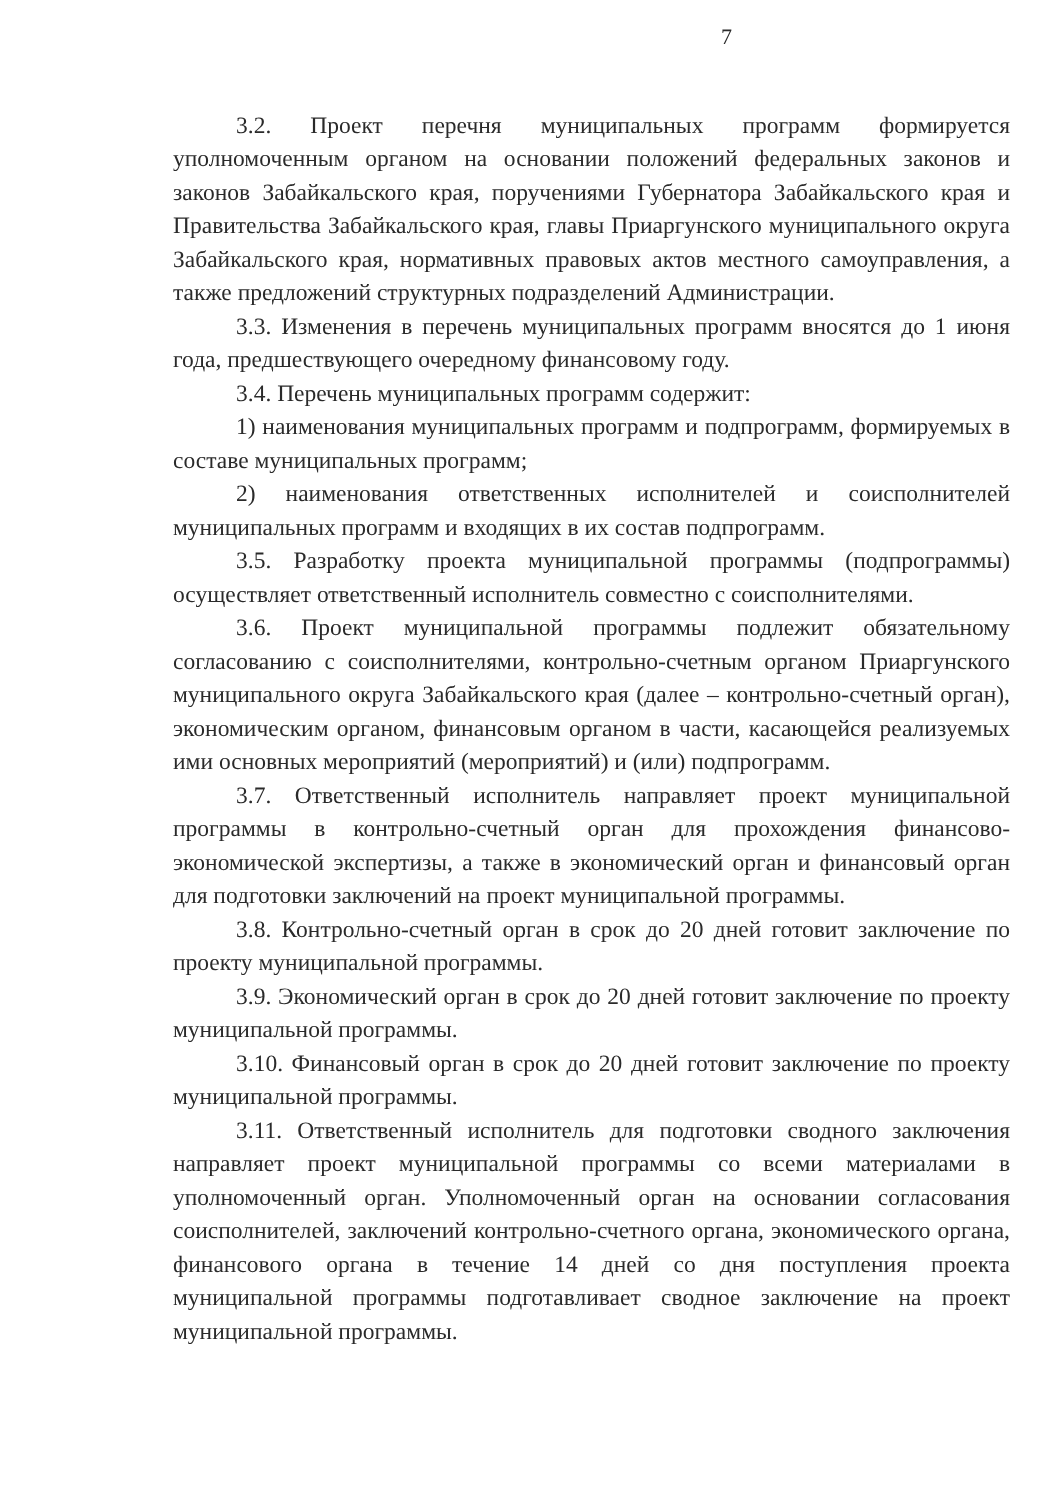7
3.2. Проект перечня муниципальных программ формируется уполномоченным органом на основании положений федеральных законов и законов Забайкальского края, поручениями Губернатора Забайкальского края и Правительства Забайкальского края, главы Приаргунского муниципального округа Забайкальского края, нормативных правовых актов местного самоуправления, а также предложений структурных подразделений Администрации.
3.3. Изменения в перечень муниципальных программ вносятся до 1 июня года, предшествующего очередному финансовому году.
3.4. Перечень муниципальных программ содержит:
1) наименования муниципальных программ и подпрограмм, формируемых в составе муниципальных программ;
2) наименования ответственных исполнителей и соисполнителей муниципальных программ и входящих в их состав подпрограмм.
3.5. Разработку проекта муниципальной программы (подпрограммы) осуществляет ответственный исполнитель совместно с соисполнителями.
3.6. Проект муниципальной программы подлежит обязательному согласованию с соисполнителями, контрольно-счетным органом Приаргунского муниципального округа Забайкальского края (далее – контрольно-счетный орган), экономическим органом, финансовым органом в части, касающейся реализуемых ими основных мероприятий (мероприятий) и (или) подпрограмм.
3.7. Ответственный исполнитель направляет проект муниципальной программы в контрольно-счетный орган для прохождения финансово-экономической экспертизы, а также в экономический орган и финансовый орган для подготовки заключений на проект муниципальной программы.
3.8. Контрольно-счетный орган в срок до 20 дней готовит заключение по проекту муниципальной программы.
3.9. Экономический орган в срок до 20 дней готовит заключение по проекту муниципальной программы.
3.10. Финансовый орган в срок до 20 дней готовит заключение по проекту муниципальной программы.
3.11. Ответственный исполнитель для подготовки сводного заключения направляет проект муниципальной программы со всеми материалами в уполномоченный орган. Уполномоченный орган на основании согласования соисполнителей, заключений контрольно-счетного органа, экономического органа, финансового органа в течение 14 дней со дня поступления проекта муниципальной программы подготавливает сводное заключение на проект муниципальной программы.